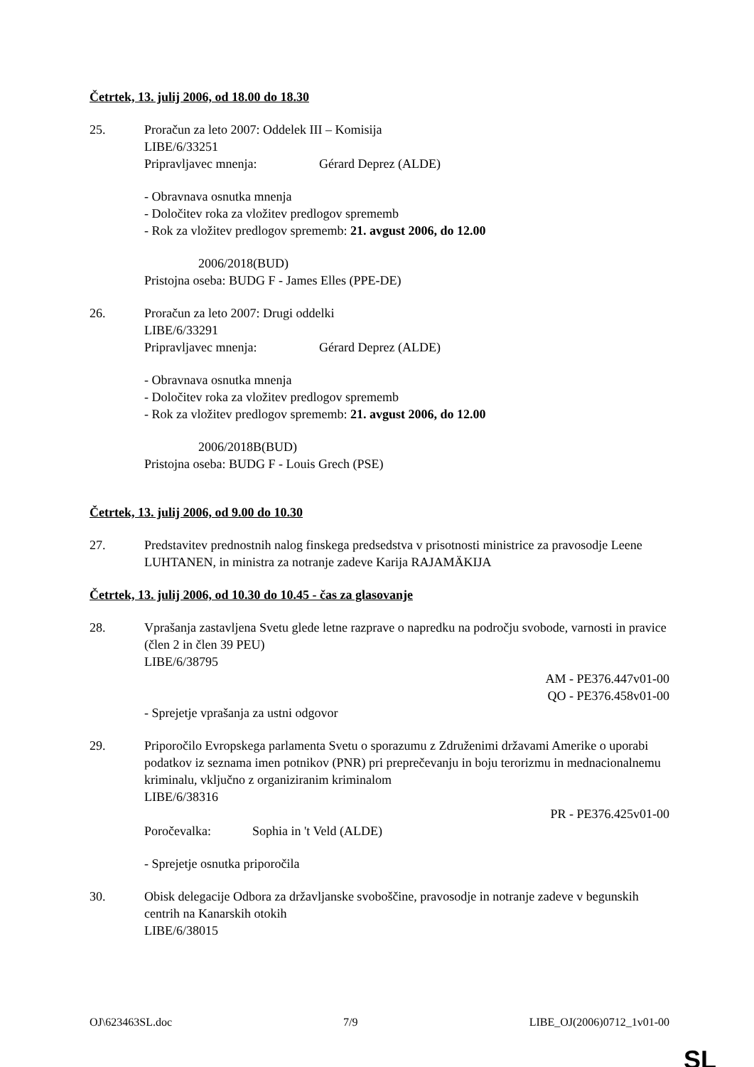Četrtek, 13. julij 2006, od 18.00 do 18.30
25. Proračun za leto 2007: Oddelek III – Komisija
LIBE/6/33251
Pripravljavec mnenja: Gérard Deprez (ALDE)
- Obravnava osnutka mnenja
- Določitev roka za vložitev predlogov sprememb
- Rok za vložitev predlogov sprememb: 21. avgust 2006, do 12.00
2006/2018(BUD)
Pristojna oseba: BUDG F - James Elles (PPE-DE)
26. Proračun za leto 2007: Drugi oddelki
LIBE/6/33291
Pripravljavec mnenja: Gérard Deprez (ALDE)
- Obravnava osnutka mnenja
- Določitev roka za vložitev predlogov sprememb
- Rok za vložitev predlogov sprememb: 21. avgust 2006, do 12.00
2006/2018B(BUD)
Pristojna oseba: BUDG F - Louis Grech (PSE)
Četrtek, 13. julij 2006, od 9.00 do 10.30
27. Predstavitev prednostnih nalog finskega predsedstva v prisotnosti ministrice za pravosodje Leene LUHTANEN, in ministra za notranje zadeve Karija RAJAMÄKIJA
Četrtek, 13. julij 2006, od 10.30 do 10.45 - čas za glasovanje
28. Vprašanja zastavljena Svetu glede letne razprave o napredku na področju svobode, varnosti in pravice (člen 2 in člen 39 PEU)
LIBE/6/38795
AM - PE376.447v01-00
QO - PE376.458v01-00
- Sprejetje vprašanja za ustni odgovor
29. Priporočilo Evropskega parlamenta Svetu o sporazumu z Združenimi državami Amerike o uporabi podatkov iz seznama imen potnikov (PNR) pri preprečevanju in boju terorizmu in mednacionalnemu kriminalu, vključno z organiziranim kriminalom
LIBE/6/38316
PR - PE376.425v01-00
Poročevalka: Sophia in 't Veld (ALDE)
- Sprejetje osnutka priporočila
30. Obisk delegacije Odbora za državljanske svoboščine, pravosodje in notranje zadeve v begunskih centrih na Kanarskih otokih
LIBE/6/38015
OJ\623463SL.doc 7/9 LIBE_OJ(2006)0712_1v01-00
SL